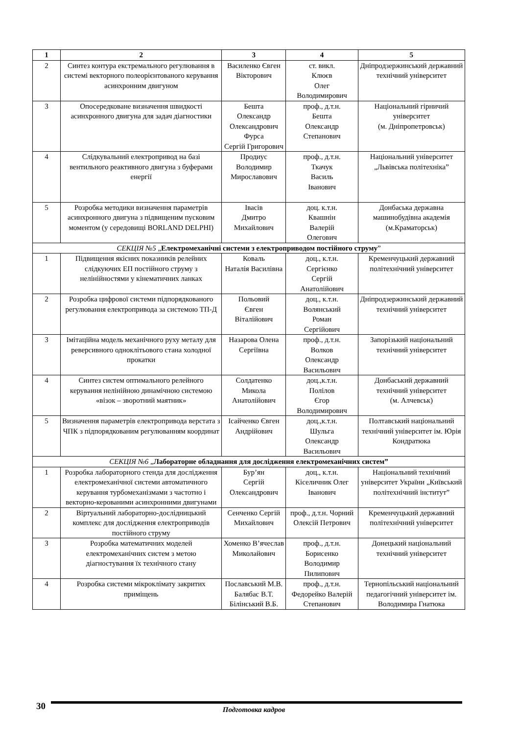| 1 | 2 | 3 | 4 | 5 |
| --- | --- | --- | --- | --- |
| 2 | Синтез контура екстремального регулювання в системі векторного полеорієнтованого керування асинхронним двигуном | Василенко Євген Вікторович | ст. викл. Клюєв Олег Володимирович | Дніпродзержинський державний технічний університет |
| 3 | Опосередковане визначення швидкості асинхронного двигуна для задач діагностики | Бешта Олександр Олександрович Фурса Сергій Григорович | проф., д.т.н. Бешта Олександр Степанович | Національний гірничий університет (м. Дніпропетровськ) |
| 4 | Слідкувальний електропривод на базі вентильного реактивного двигуна з буферами енергії | Продиус Володимир Мирославович | проф., д.т.н. Ткачук Василь Іванович | Національний університет „Львівська політехніка” |
| 5 | Розробка методики визначення параметрів асинхронного двигуна з підвищеним пусковим моментом (у середовищі BORLAND DELPHI) | Івасів Дмитро Михайлович | доц. к.т.н. Квашнін Валерій Олегович | Донбаська державна машинобудівна академія (м.Краматорськ) |
| СЕКЦІЯ №5 „ Електромеханічні системи з електроприводом постійного струму ” | | | | |
| 1 | Підвищення якісних показників релейних слідкуючих ЕП постійного струму з нелінійностями у кінематичних ланках | Коваль Наталія Василівна | доц., к.т.н. Сергієнко Сергій Анатолійович | Кременчуцький державний політехнічний університет |
| 2 | Розробка цифрової системи підпорядкованого регулювання електропривода за системою ТП-Д | Польовий Євген Віталійович | доц., к.т.н. Волянський Роман Сергійович | Дніпродзержинський державний технічний університет |
| 3 | Імітаційна модель механічного руху металу для реверсивного одноклітьового стана холодної прокатки | Назарова Олена Сергіївна | проф., д.т.н. Волков Олександр Васильович | Запорізький національний технічний університет |
| 4 | Синтез систем оптимального релейного керування нелінійною динамічною системою «візок – зворотний маятник» | Солдатенко Микола Анатолійович | доц.,к.т.н. Полілов Єгор Володимирович | Донбаський державний технічний університет (м. Алчевськ) |
| 5 | Визначення параметрів електропривода верстата з ЧПК з підпорядкованим регулюванням координат | Ісайченко Євген Андрійович | доц.,к.т.н. Шульга Олександр Васильович | Полтавський національний технічний університет ім. Юрія Кондратюка |
| СЕКЦІЯ №6 „ Лабораторне обладнання для дослідження електромеханічних систем” | | | | |
| 1 | Розробка лабораторного стенда для дослідження електромеханічної системи автоматичного керування турбомеханізмами з частотно і векторно-керованими асинхронними двигунами | Бур’ян Сергій Олександрович | доц., к.т.н. Кіселичник Олег Іванович | Національний технічний університет України „Київський політехнічний інститут” |
| 2 | Віртуальний лабораторно-дослідницький комплекс для дослідження електроприводів постійного струму | Сенченко Сергій Михайлович | проф., д.т.н. Чорний Олексій Петрович | Кременчуцький державний політехнічний університет |
| 3 | Розробка математичних моделей електромеханічних систем з метою діагностування їх технічного стану | Хоменко В’ячеслав Миколайович | проф., д.т.н. Борисенко Володимир Пилипович | Донецький національний технічний університет |
| 4 | Розробка системи мікроклімату закритих приміщень | Пославський М.В. Балябас В.Т. Білінський В.Б. | проф., д.т.н. Федорейко Валерій Степанович | Тернопільський національний педагогічний університет ім. Володимира Гнатюка |
30
Подготовка кадров